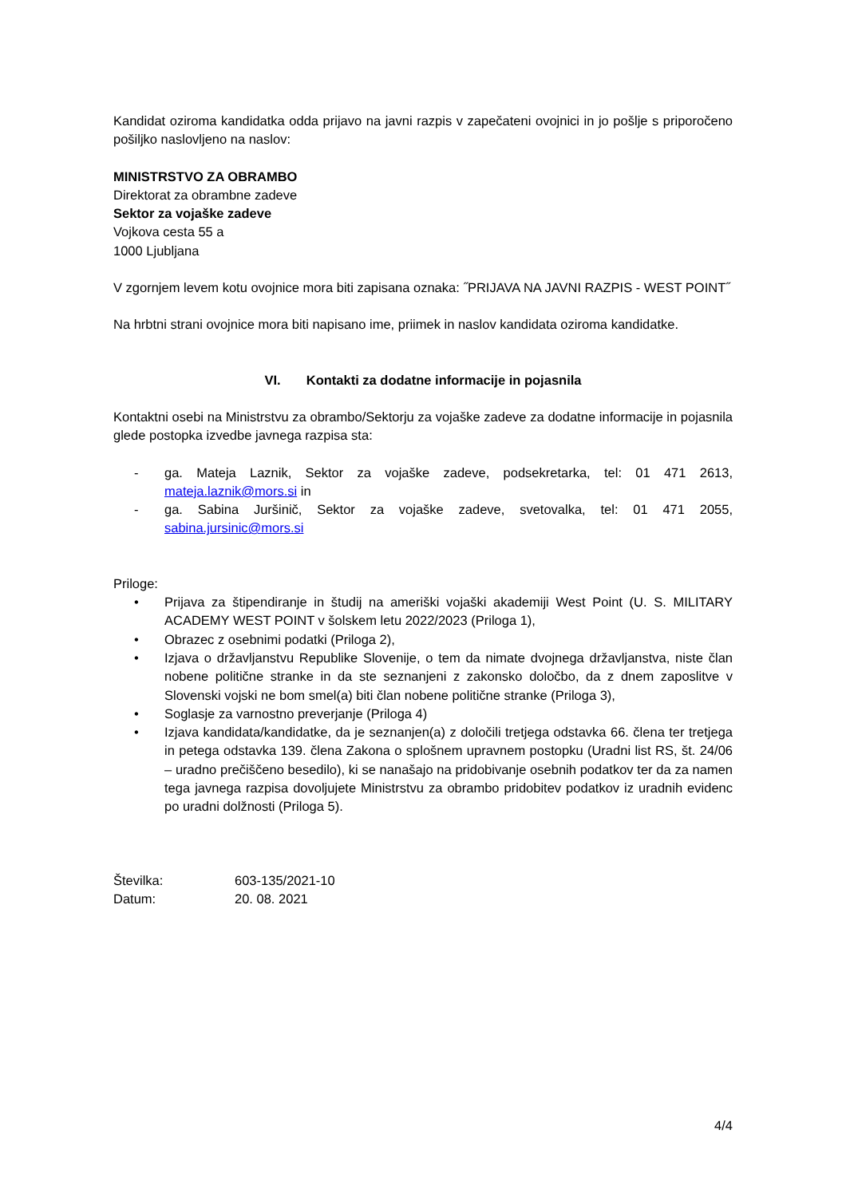Kandidat oziroma kandidatka odda prijavo na javni razpis v zapečateni ovojnici in jo pošlje s priporočeno pošiljko naslovljeno na naslov:
MINISTRSTVO ZA OBRAMBO
Direktorat za obrambne zadeve
Sektor za vojaške zadeve
Vojkova cesta 55 a
1000 Ljubljana
V zgornjem levem kotu ovojnice mora biti zapisana oznaka: ˝PRIJAVA NA JAVNI RAZPIS - WEST POINT˝
Na hrbtni strani ovojnice mora biti napisano ime, priimek in naslov kandidata oziroma kandidatke.
VI. Kontakti za dodatne informacije in pojasnila
Kontaktni osebi na Ministrstvu za obrambo/Sektorju za vojaške zadeve za dodatne informacije in pojasnila glede postopka izvedbe javnega razpisa sta:
- ga. Mateja Laznik, Sektor za vojaške zadeve, podsekretarka, tel: 01 471 2613, mateja.laznik@mors.si in
- ga. Sabina Juršinič, Sektor za vojaške zadeve, svetovalka, tel: 01 471 2055, sabina.jursinic@mors.si
Priloge:
• Prijava za štipendiranje in študij na ameriški vojaški akademiji West Point (U. S. MILITARY ACADEMY WEST POINT v šolskem letu 2022/2023 (Priloga 1),
• Obrazec z osebnimi podatki (Priloga 2),
• Izjava o državljanstvu Republike Slovenije, o tem da nimate dvojnega državljanstva, niste član nobene politične stranke in da ste seznanjeni z zakonsko določbo, da z dnem zaposlitve v Slovenski vojski ne bom smel(a) biti član nobene politične stranke (Priloga 3),
• Soglasje za varnostno preverjanje (Priloga 4)
• Izjava kandidata/kandidatke, da je seznanjen(a) z določili tretjega odstavka 66. člena ter tretjega in petega odstavka 139. člena Zakona o splošnem upravnem postopku (Uradni list RS, št. 24/06 – uradno prečiščeno besedilo), ki se nanašajo na pridobivanje osebnih podatkov ter da za namen tega javnega razpisa dovoljujete Ministrstvu za obrambo pridobitev podatkov iz uradnih evidenc po uradni dolžnosti (Priloga 5).
Številka: 603-135/2021-10
Datum: 20. 08. 2021
4/4